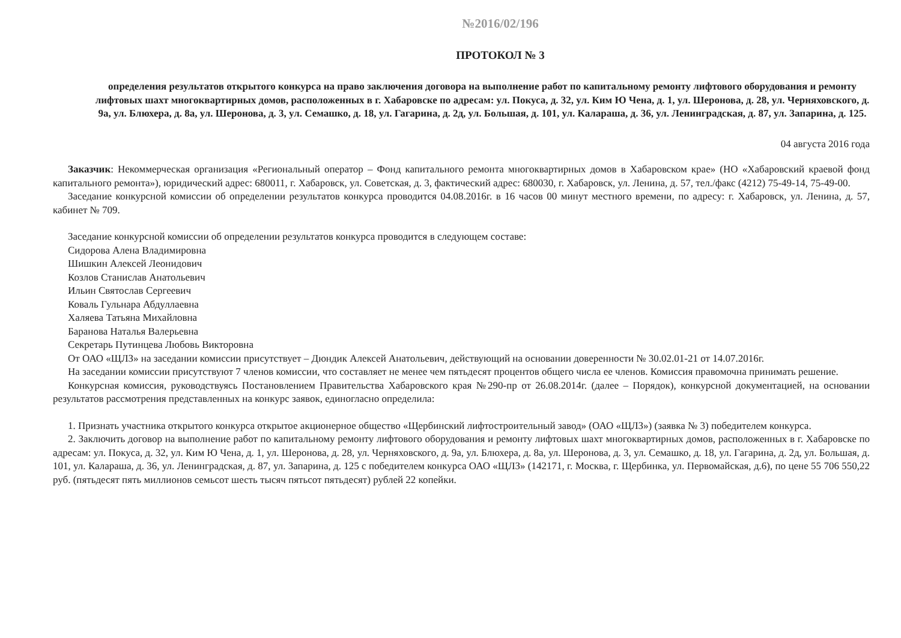№2016/02/196
ПРОТОКОЛ № 3
определения результатов открытого конкурса на право заключения договора на выполнение работ по капитальному ремонту лифтового оборудования и ремонту лифтовых шахт многоквартирных домов, расположенных в г. Хабаровске по адресам: ул. Покуса, д. 32, ул. Ким Ю Чена, д. 1, ул. Шеронова, д. 28, ул. Черняховского, д. 9а, ул. Блюхера, д. 8а, ул. Шеронова, д. 3, ул. Семашко, д. 18, ул. Гагарина, д. 2д, ул. Большая, д. 101, ул. Калараша, д. 36, ул. Ленинградская, д. 87, ул. Запарина, д. 125.
04 августа 2016 года
Заказчик: Некоммерческая организация «Региональный оператор – Фонд капитального ремонта многоквартирных домов в Хабаровском крае» (НО «Хабаровский краевой фонд капитального ремонта»), юридический адрес: 680011, г. Хабаровск, ул. Советская, д. 3, фактический адрес: 680030, г. Хабаровск, ул. Ленина, д. 57, тел./факс (4212) 75-49-14, 75-49-00.
Заседание конкурсной комиссии об определении результатов конкурса проводится 04.08.2016г. в 16 часов 00 минут местного времени, по адресу: г. Хабаровск, ул. Ленина, д. 57, кабинет № 709.
Заседание конкурсной комиссии об определении результатов конкурса проводится в следующем составе:
Сидорова Алена Владимировна
Шишкин Алексей Леонидович
Козлов Станислав Анатольевич
Ильин Святослав Сергеевич
Коваль Гульнара Абдуллаевна
Халяева Татьяна Михайловна
Баранова Наталья Валерьевна
Секретарь Путинцева Любовь Викторовна
От ОАО «ЩЛЗ» на заседании комиссии присутствует – Дюндик Алексей Анатольевич, действующий на основании доверенности № 30.02.01-21 от 14.07.2016г.
На заседании комиссии присутствуют 7 членов комиссии, что составляет не менее чем пятьдесят процентов общего числа ее членов. Комиссия правомочна принимать решение.
Конкурсная комиссия, руководствуясь Постановлением Правительства Хабаровского края №290-пр от 26.08.2014г. (далее – Порядок), конкурсной документацией, на основании результатов рассмотрения представленных на конкурс заявок, единогласно определила:
1. Признать участника открытого конкурса открытое акционерное общество «Щербинский лифтостроительный завод» (ОАО «ЩЛЗ») (заявка № 3) победителем конкурса.
2. Заключить договор на выполнение работ по капитальному ремонту лифтового оборудования и ремонту лифтовых шахт многоквартирных домов, расположенных в г. Хабаровске по адресам: ул. Покуса, д. 32, ул. Ким Ю Чена, д. 1, ул. Шеронова, д. 28, ул. Черняховского, д. 9а, ул. Блюхера, д. 8а, ул. Шеронова, д. 3, ул. Семашко, д. 18, ул. Гагарина, д. 2д, ул. Большая, д. 101, ул. Калараша, д. 36, ул. Ленинградская, д. 87, ул. Запарина, д. 125 с победителем конкурса ОАО «ЩЛЗ» (142171, г. Москва, г. Щербинка, ул. Первомайская, д.6), по цене 55 706 550,22 руб. (пятьдесят пять миллионов семьсот шесть тысяч пятьсот пятьдесят) рублей 22 копейки.